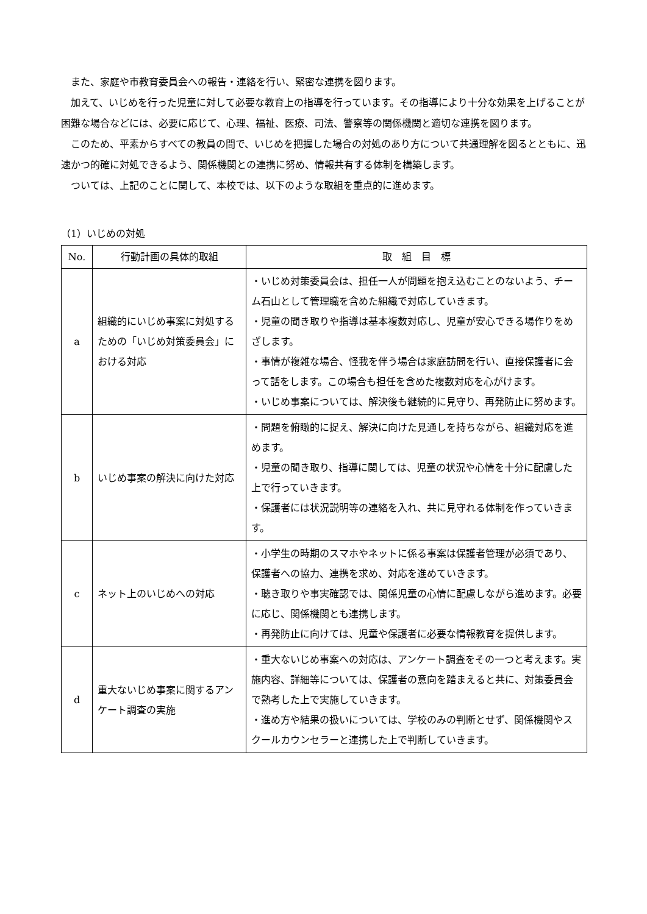また、家庭や市教育委員会への報告・連絡を行い、緊密な連携を図ります。
加えて、いじめを行った児童に対して必要な教育上の指導を行っています。その指導により十分な効果を上げることが困難な場合などには、必要に応じて、心理、福祉、医療、司法、警察等の関係機関と適切な連携を図ります。
このため、平素からすべての教員の間で、いじめを把握した場合の対処のあり方について共通理解を図るとともに、迅速かつ的確に対処できるよう、関係機関との連携に努め、情報共有する体制を構築します。
ついては、上記のことに関して、本校では、以下のような取組を重点的に進めます。
（1）いじめの対処
| No. | 行動計画の具体的取組 | 取 組 目 標 |
| --- | --- | --- |
| a | 組織的にいじめ事案に対処するための「いじめ対策委員会」における対応 | ・いじめ対策委員会は、担任一人が問題を抱え込むことのないよう、チーム石山として管理職を含めた組織で対応していきます。 ・児童の聞き取りや指導は基本複数対応し、児童が安心できる場作りをめざします。 ・事情が複雑な場合、怪我を伴う場合は家庭訪問を行い、直接保護者に会って話をします。この場合も担任を含めた複数対応を心がけます。 ・いじめ事案については、解決後も継続的に見守り、再発防止に努めます。 |
| b | いじめ事案の解決に向けた対応 | ・問題を俯瞰的に捉え、解決に向けた見通しを持ちながら、組織対応を進めます。 ・児童の聞き取り、指導に関しては、児童の状況や心情を十分に配慮した上で行っていきます。 ・保護者には状況説明等の連絡を入れ、共に見守れる体制を作っていきます。 |
| c | ネット上のいじめへの対応 | ・小学生の時期のスマホやネットに係る事案は保護者管理が必須であり、保護者への協力、連携を求め、対応を進めていきます。 ・聴き取りや事実確認では、関係児童の心情に配慮しながら進めます。必要に応じ、関係機関とも連携します。 ・再発防止に向けては、児童や保護者に必要な情報教育を提供します。 |
| d | 重大ないじめ事案に関するアンケート調査の実施 | ・重大ないじめ事案への対応は、アンケート調査をその一つと考えます。実施内容、詳細等については、保護者の意向を踏まえると共に、対策委員会で熟考した上で実施していきます。 ・進め方や結果の扱いについては、学校のみの判断とせず、関係機関やスクールカウンセラーと連携した上で判断していきます。 |